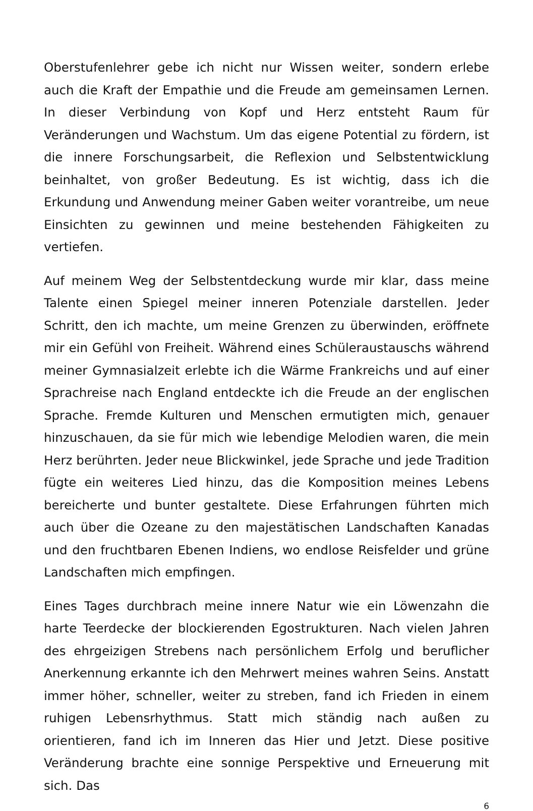Oberstufenlehrer gebe ich nicht nur Wissen weiter, sondern erlebe auch die Kraft der Empathie und die Freude am gemeinsamen Lernen. In dieser Verbindung von Kopf und Herz entsteht Raum für Veränderungen und Wachstum. Um das eigene Potential zu fördern, ist die innere Forschungsarbeit, die Reflexion und Selbstentwicklung beinhaltet, von großer Bedeutung. Es ist wichtig, dass ich die Erkundung und Anwendung meiner Gaben weiter vorantreibe, um neue Einsichten zu gewinnen und meine bestehenden Fähigkeiten zu vertiefen.
Auf meinem Weg der Selbstentdeckung wurde mir klar, dass meine Talente einen Spiegel meiner inneren Potenziale darstellen. Jeder Schritt, den ich machte, um meine Grenzen zu überwinden, eröffnete mir ein Gefühl von Freiheit. Während eines Schüleraustauschs während meiner Gymnasialzeit erlebte ich die Wärme Frankreichs und auf einer Sprachreise nach England entdeckte ich die Freude an der englischen Sprache. Fremde Kulturen und Menschen ermutigten mich, genauer hinzuschauen, da sie für mich wie lebendige Melodien waren, die mein Herz berührten. Jeder neue Blickwinkel, jede Sprache und jede Tradition fügte ein weiteres Lied hinzu, das die Komposition meines Lebens bereicherte und bunter gestaltete. Diese Erfahrungen führten mich auch über die Ozeane zu den majestätischen Landschaften Kanadas und den fruchtbaren Ebenen Indiens, wo endlose Reisfelder und grüne Landschaften mich empfingen.
Eines Tages durchbrach meine innere Natur wie ein Löwenzahn die harte Teerdecke der blockierenden Egostrukturen. Nach vielen Jahren des ehrgeizigen Strebens nach persönlichem Erfolg und beruflicher Anerkennung erkannte ich den Mehrwert meines wahren Seins. Anstatt immer höher, schneller, weiter zu streben, fand ich Frieden in einem ruhigen Lebensrhythmus. Statt mich ständig nach außen zu orientieren, fand ich im Inneren das Hier und Jetzt. Diese positive Veränderung brachte eine sonnige Perspektive und Erneuerung mit sich. Das
6